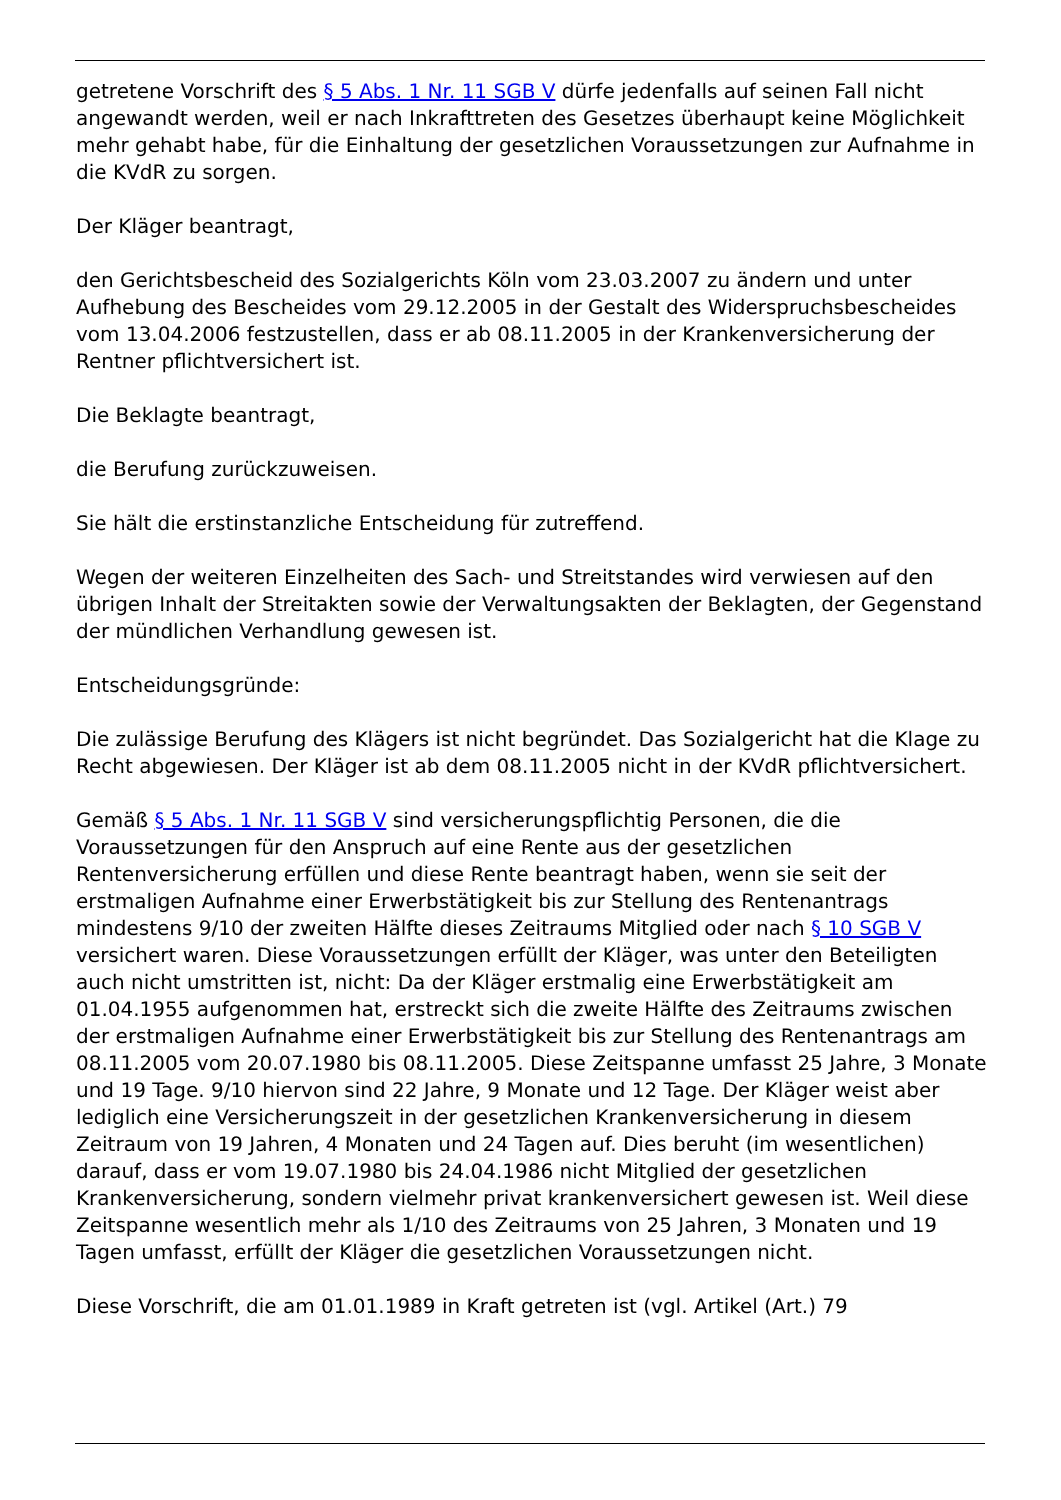getretene Vorschrift des § 5 Abs. 1 Nr. 11 SGB V dürfe jedenfalls auf seinen Fall nicht angewandt werden, weil er nach Inkrafttreten des Gesetzes überhaupt keine Möglichkeit mehr gehabt habe, für die Einhaltung der gesetzlichen Voraussetzungen zur Aufnahme in die KVdR zu sorgen.
Der Kläger beantragt,
den Gerichtsbescheid des Sozialgerichts Köln vom 23.03.2007 zu ändern und unter Aufhebung des Bescheides vom 29.12.2005 in der Gestalt des Widerspruchsbescheides vom 13.04.2006 festzustellen, dass er ab 08.11.2005 in der Krankenversicherung der Rentner pflichtversichert ist.
Die Beklagte beantragt,
die Berufung zurückzuweisen.
Sie hält die erstinstanzliche Entscheidung für zutreffend.
Wegen der weiteren Einzelheiten des Sach- und Streitstandes wird verwiesen auf den übrigen Inhalt der Streitakten sowie der Verwaltungsakten der Beklagten, der Gegenstand der mündlichen Verhandlung gewesen ist.
Entscheidungsgründe:
Die zulässige Berufung des Klägers ist nicht begründet. Das Sozialgericht hat die Klage zu Recht abgewiesen. Der Kläger ist ab dem 08.11.2005 nicht in der KVdR pflichtversichert.
Gemäß § 5 Abs. 1 Nr. 11 SGB V sind versicherungspflichtig Personen, die die Voraussetzungen für den Anspruch auf eine Rente aus der gesetzlichen Rentenversicherung erfüllen und diese Rente beantragt haben, wenn sie seit der erstmaligen Aufnahme einer Erwerbstätigkeit bis zur Stellung des Rentenantrags mindestens 9/10 der zweiten Hälfte dieses Zeitraums Mitglied oder nach § 10 SGB V versichert waren. Diese Voraussetzungen erfüllt der Kläger, was unter den Beteiligten auch nicht umstritten ist, nicht: Da der Kläger erstmalig eine Erwerbstätigkeit am 01.04.1955 aufgenommen hat, erstreckt sich die zweite Hälfte des Zeitraums zwischen der erstmaligen Aufnahme einer Erwerbstätigkeit bis zur Stellung des Rentenantrags am 08.11.2005 vom 20.07.1980 bis 08.11.2005. Diese Zeitspanne umfasst 25 Jahre, 3 Monate und 19 Tage. 9/10 hiervon sind 22 Jahre, 9 Monate und 12 Tage. Der Kläger weist aber lediglich eine Versicherungszeit in der gesetzlichen Krankenversicherung in diesem Zeitraum von 19 Jahren, 4 Monaten und 24 Tagen auf. Dies beruht (im wesentlichen) darauf, dass er vom 19.07.1980 bis 24.04.1986 nicht Mitglied der gesetzlichen Krankenversicherung, sondern vielmehr privat krankenversichert gewesen ist. Weil diese Zeitspanne wesentlich mehr als 1/10 des Zeitraums von 25 Jahren, 3 Monaten und 19 Tagen umfasst, erfüllt der Kläger die gesetzlichen Voraussetzungen nicht.
Diese Vorschrift, die am 01.01.1989 in Kraft getreten ist (vgl. Artikel (Art.) 79